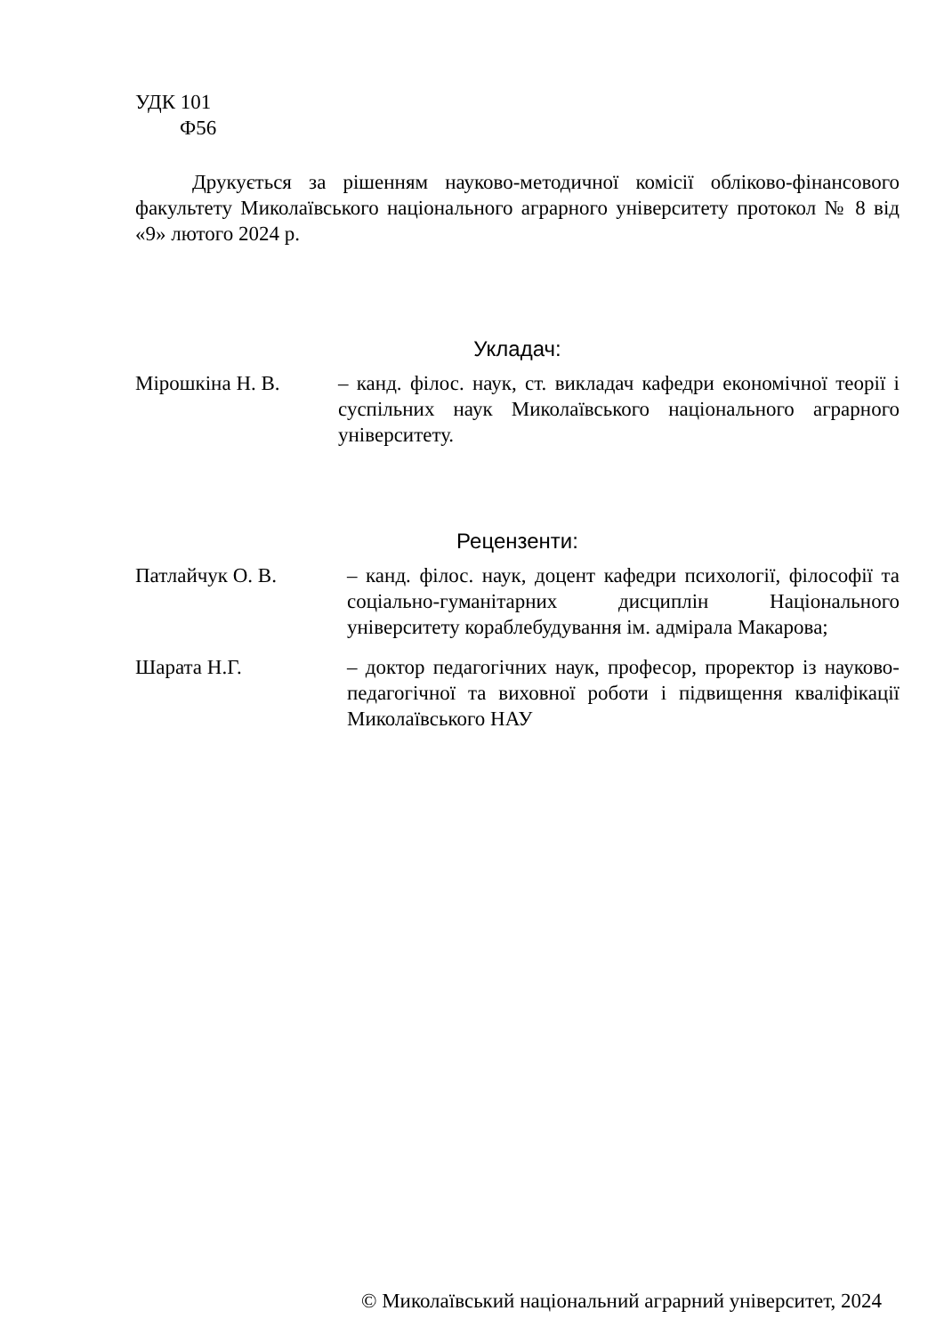УДК 101
Ф56
Друкується за рішенням науково-методичної комісії обліково-фінансового факультету Миколаївського національного аграрного університету протокол № 8 від «9» лютого 2024 р.
Укладач:
Мірошкіна Н. В. – канд. філос. наук, ст. викладач кафедри економічної теорії і суспільних наук Миколаївського національного аграрного університету.
Рецензенти:
Патлайчук О. В. – канд. філос. наук, доцент кафедри психології, філософії та соціально-гуманітарних дисциплін Національного університету кораблебудування ім. адмірала Макарова;
Шарата Н.Г. – доктор педагогічних наук, професор, проректор із науково-педагогічної та виховної роботи і підвищення кваліфікації Миколаївського НАУ
© Миколаївський національний аграрний університет, 2024